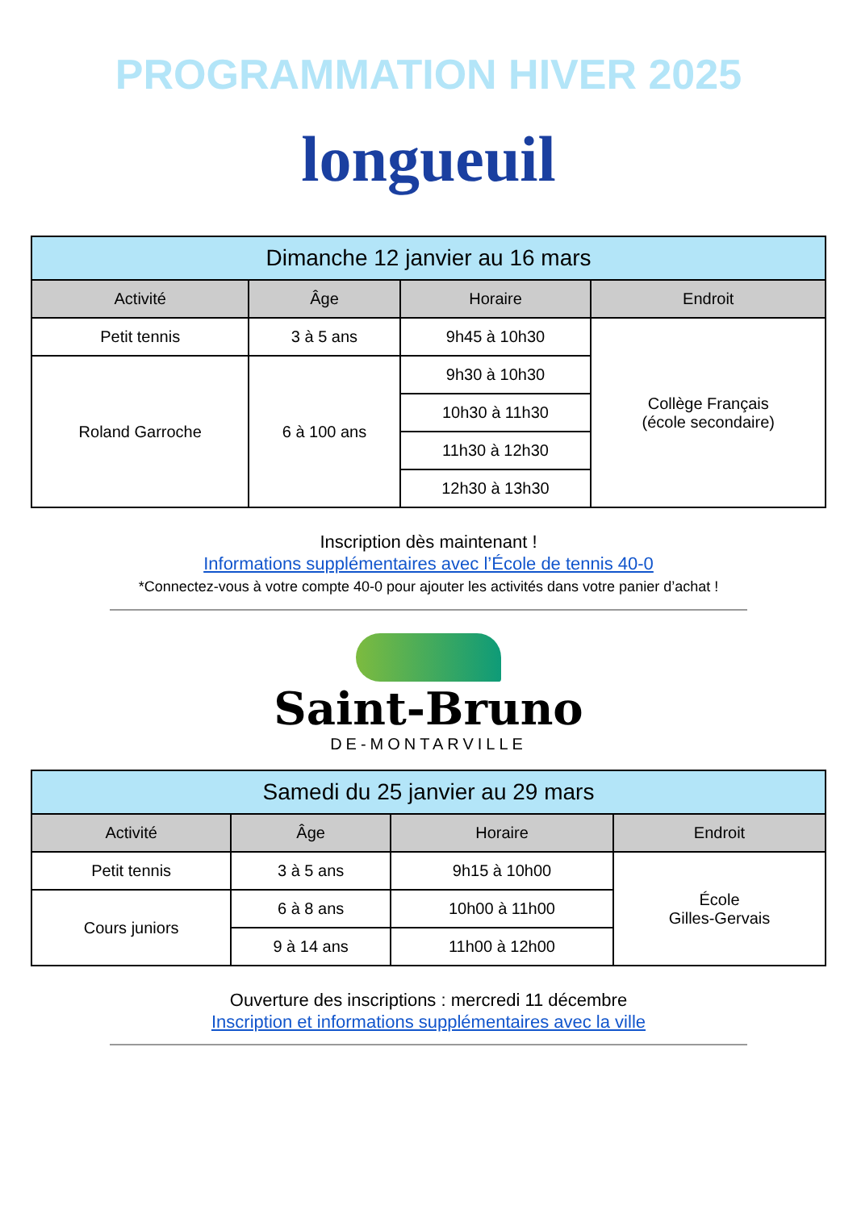PROGRAMMATION HIVER 2025
longueuil
| Dimanche 12 janvier au 16 mars | | | |
| --- | --- | --- | --- |
| Activité | Âge | Horaire | Endroit |
| Petit tennis | 3 à 5 ans | 9h45 à 10h30 | Collège Français (école secondaire) |
| Roland Garroche | 6 à 100 ans | 9h30 à 10h30 | |
| | | 10h30 à 11h30 | |
| | | 11h30 à 12h30 | |
| | | 12h30 à 13h30 | |
Inscription dès maintenant !
Informations supplémentaires avec l’École de tennis 40-0
*Connectez-vous à votre compte 40-0 pour ajouter les activités dans votre panier d’achat !
Saint-Bruno
DE-MONTARVILLE
| Samedi du 25 janvier au 29 mars | | | |
| --- | --- | --- | --- |
| Activité | Âge | Horaire | Endroit |
| Petit tennis | 3 à 5 ans | 9h15 à 10h00 | École Gilles-Gervais |
| Cours juniors | 6 à 8 ans | 10h00 à 11h00 | |
| | 9 à 14 ans | 11h00 à 12h00 | |
Ouverture des inscriptions : mercredi 11 décembre
Inscription et informations supplémentaires avec la ville